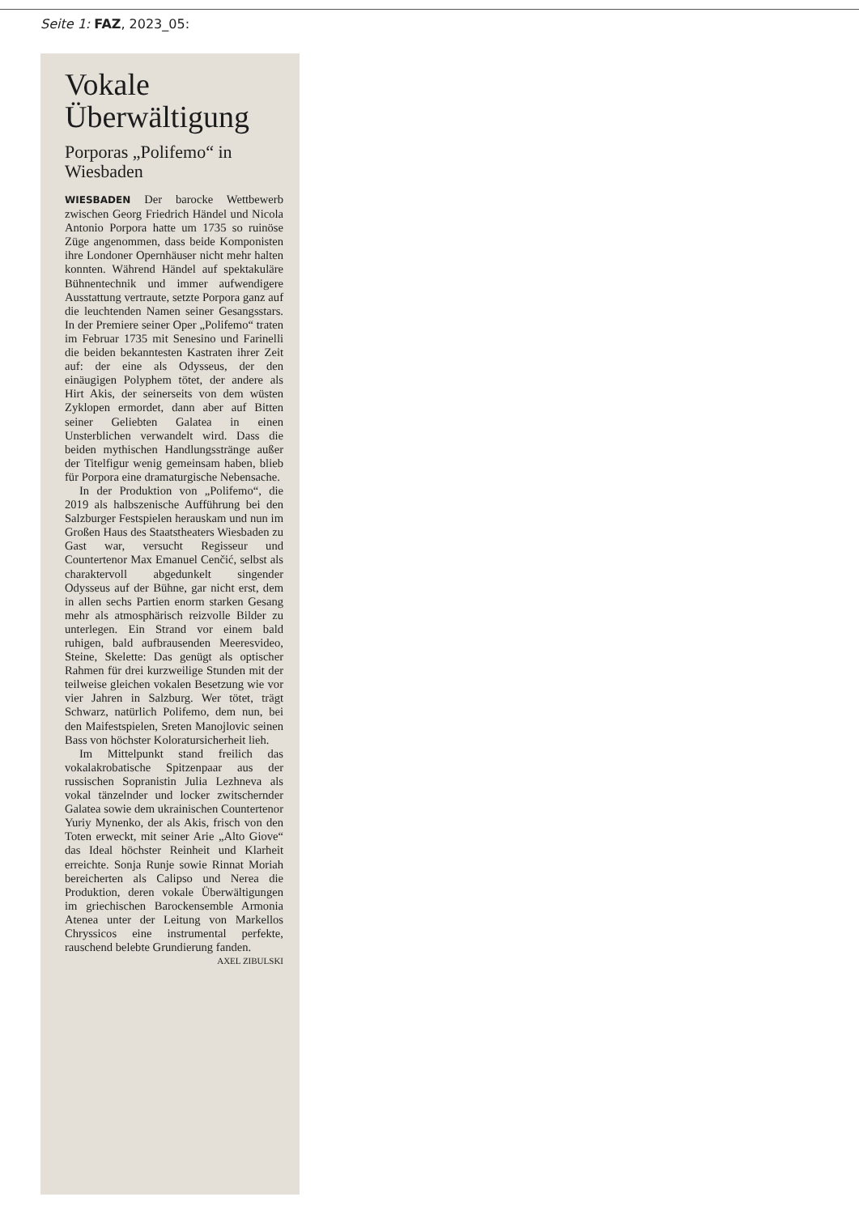Seite 1: FAZ, 2023_05:
Vokale Überwältigung
Porporas „Polifemo“ in Wiesbaden
WIESBADEN Der barocke Wettbewerb zwischen Georg Friedrich Händel und Nicola Antonio Porpora hatte um 1735 so ruinöse Züge angenommen, dass beide Komponisten ihre Londoner Opernhäuser nicht mehr halten konnten. Während Händel auf spektakuläre Bühnentechnik und immer aufwendigere Ausstattung vertraute, setzte Porpora ganz auf die leuchtenden Namen seiner Gesangsstars. In der Premiere seiner Oper „Polifemo“ traten im Februar 1735 mit Senesino und Farinelli die beiden bekanntesten Kastraten ihrer Zeit auf: der eine als Odysseus, der den einäugigen Polyphem tötet, der andere als Hirt Akis, der seinerseits von dem wüsten Zyklopen ermordet, dann aber auf Bitten seiner Geliebten Galatea in einen Unsterblichen verwandelt wird. Dass die beiden mythischen Handlungsstränge außer der Titelfigur wenig gemeinsam haben, blieb für Porpora eine dramaturgische Nebensache.
In der Produktion von „Polifemo“, die 2019 als halbszenische Aufführung bei den Salzburger Festspielen herauskam und nun im Großen Haus des Staatstheaters Wiesbaden zu Gast war, versucht Regisseur und Countertenor Max Emanuel Cenčić, selbst als charaktervoll abgedunkelt singender Odysseus auf der Bühne, gar nicht erst, dem in allen sechs Partien enorm starken Gesang mehr als atmosphärisch reizvolle Bilder zu unterlegen. Ein Strand vor einem bald ruhigen, bald aufbrausenden Meeresvideo, Steine, Skelette: Das genügt als optischer Rahmen für drei kurzweilige Stunden mit der teilweise gleichen vokalen Besetzung wie vor vier Jahren in Salzburg. Wer tötet, trägt Schwarz, natürlich Polifemo, dem nun, bei den Maifestspielen, Sreten Manojlovic seinen Bass von höchster Koloratursicherheit lieh.
Im Mittelpunkt stand freilich das vokalakrobatische Spitzenpaar aus der russischen Sopranistin Julia Lezhneva als vokal tänzelnder und locker zwitschernder Galatea sowie dem ukrainischen Countertenor Yuriy Mynenko, der als Akis, frisch von den Toten erweckt, mit seiner Arie „Alto Giove“ das Ideal höchster Reinheit und Klarheit erreichte. Sonja Runje sowie Rinnat Moriah bereicherten als Calipso und Nerea die Produktion, deren vokale Überwältigungen im griechischen Barockensemble Armonia Atenea unter der Leitung von Markellos Chryssicos eine instrumental perfekte, rauschend belebte Grundierung fanden. AXEL ZIBULSKI